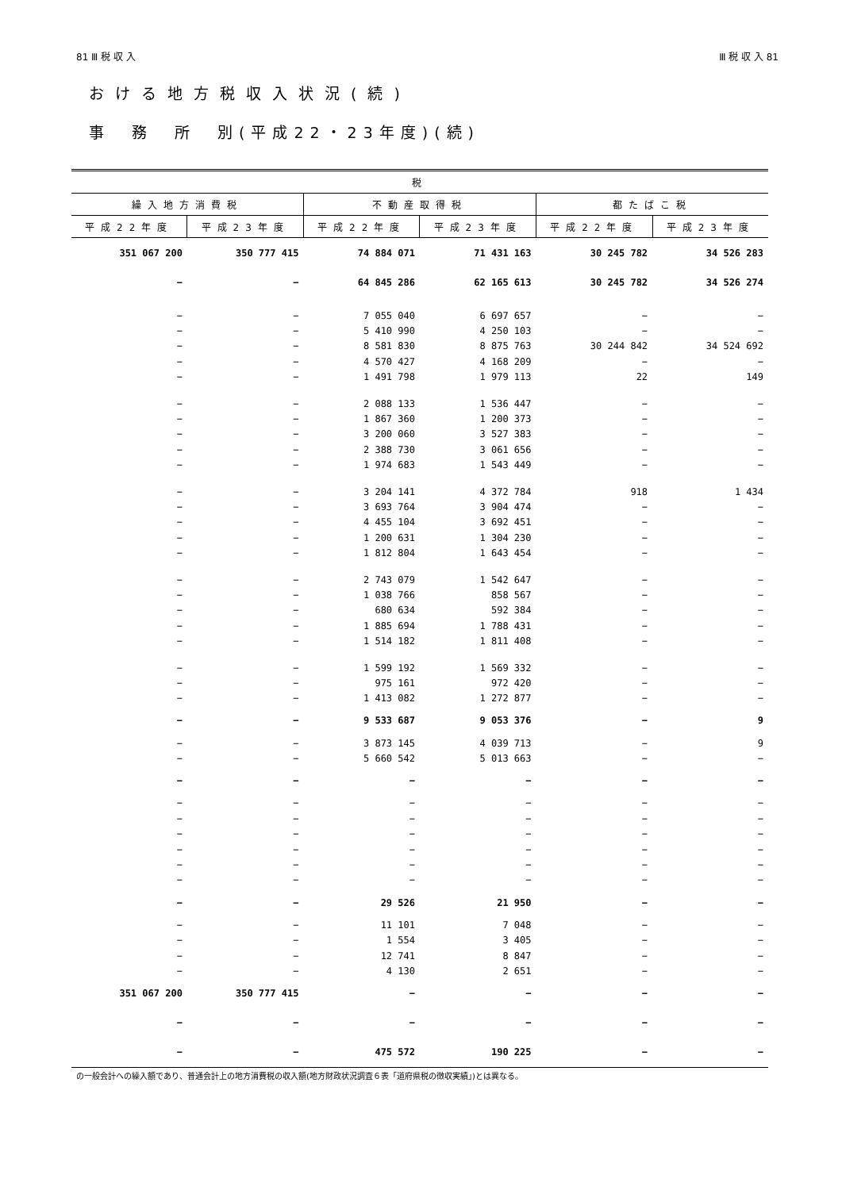81 Ⅲ 税 収 入 Ⅲ 税 収 入 81
おける地方税収入状況(続)
事　務　所　別(平成22・23年度)(続)
| 税 | | | | | |
| --- | --- | --- | --- | --- | --- |
| 繰入地方消費税 | | 不動産取得税 | | 都たばこ税 | |
| 平成22年度 | 平成23年度 | 平成22年度 | 平成23年度 | 平成22年度 | 平成23年度 |
| 351 067 200 | 350 777 415 | 74 884 071 | 71 431 163 | 30 245 782 | 34 526 283 |
| − | − | 64 845 286 | 62 165 613 | 30 245 782 | 34 526 274 |
| − | − | 7 055 040 | 6 697 657 | − | − |
| − | − | 5 410 990 | 4 250 103 | − | − |
| − | − | 8 581 830 | 8 875 763 | 30 244 842 | 34 524 692 |
| − | − | 4 570 427 | 4 168 209 | − | − |
| − | − | 1 491 798 | 1 979 113 | 22 | 149 |
| − | − | 2 088 133 | 1 536 447 | − | − |
| − | − | 1 867 360 | 1 200 373 | − | − |
| − | − | 3 200 060 | 3 527 383 | − | − |
| − | − | 2 388 730 | 3 061 656 | − | − |
| − | − | 1 974 683 | 1 543 449 | − | − |
| − | − | 3 204 141 | 4 372 784 | 918 | 1 434 |
| − | − | 3 693 764 | 3 904 474 | − | − |
| − | − | 4 455 104 | 3 692 451 | − | − |
| − | − | 1 200 631 | 1 304 230 | − | − |
| − | − | 1 812 804 | 1 643 454 | − | − |
| − | − | 2 743 079 | 1 542 647 | − | − |
| − | − | 1 038 766 | 858 567 | − | − |
| − | − | 680 634 | 592 384 | − | − |
| − | − | 1 885 694 | 1 788 431 | − | − |
| − | − | 1 514 182 | 1 811 408 | − | − |
| − | − | 1 599 192 | 1 569 332 | − | − |
| − | − | 975 161 | 972 420 | − | − |
| − | − | 1 413 082 | 1 272 877 | − | − |
| − | − | 9 533 687 | 9 053 376 | − | 9 |
| − | − | 3 873 145 | 4 039 713 | − | 9 |
| − | − | 5 660 542 | 5 013 663 | − | − |
| − | − | − | − | − | − |
| − | − | − | − | − | − |
| − | − | − | − | − | − |
| − | − | − | − | − | − |
| − | − | − | − | − | − |
| − | − | − | − | − | − |
| − | − | − | − | − | − |
| − | − | 29 526 | 21 950 | − | − |
| − | − | 11 101 | 7 048 | − | − |
| − | − | 1 554 | 3 405 | − | − |
| − | − | 12 741 | 8 847 | − | − |
| − | − | 4 130 | 2 651 | − | − |
| 351 067 200 | 350 777 415 | − | − | − | − |
| − | − | − | − | − | − |
| − | − | 475 572 | 190 225 | − | − |
の一般会計への繰入額であり、普通会計上の地方消費税の収入額(地方財政状況調査６表「道府県税の徴収実績」)とは異なる。